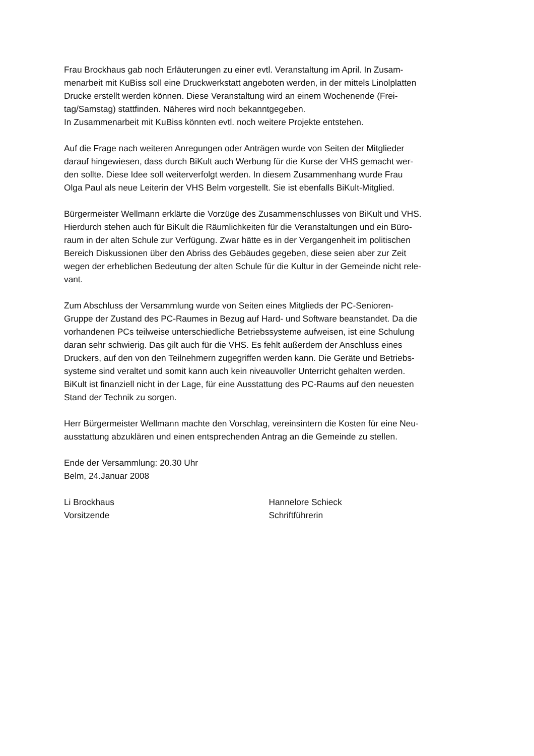Frau Brockhaus gab noch Erläuterungen zu einer evtl. Veranstaltung im April. In Zusam-
menarbeit mit KuBiss soll eine Druckwerkstatt angeboten werden, in der mittels Linolplatten
Drucke erstellt werden können. Diese Veranstaltung wird an einem Wochenende (Frei-
tag/Samstag) stattfinden. Näheres wird noch bekanntgegeben.
In Zusammenarbeit mit KuBiss könnten evtl. noch weitere Projekte entstehen.
Auf die Frage nach weiteren Anregungen oder Anträgen wurde von Seiten der Mitglieder
darauf hingewiesen, dass durch BiKult auch Werbung für die Kurse der VHS gemacht wer-
den sollte. Diese Idee soll weiterverfolgt werden. In diesem Zusammenhang wurde Frau
Olga Paul als neue Leiterin der VHS Belm vorgestellt. Sie ist ebenfalls BiKult-Mitglied.
Bürgermeister Wellmann erklärte die Vorzüge des Zusammenschlusses von BiKult und VHS.
Hierdurch stehen auch für BiKult die Räumlichkeiten für die Veranstaltungen und ein Büro-
raum in der alten Schule zur Verfügung. Zwar hätte es in der Vergangenheit im politischen
Bereich Diskussionen über den Abriss des Gebäudes gegeben, diese seien aber zur Zeit
wegen der erheblichen Bedeutung der alten Schule für die Kultur in der Gemeinde nicht rele-
vant.
Zum Abschluss der Versammlung wurde von Seiten eines Mitglieds der PC-Senioren-
Gruppe der Zustand des PC-Raumes in Bezug auf Hard- und Software beanstandet. Da die
vorhandenen PCs teilweise unterschiedliche Betriebssysteme aufweisen, ist eine Schulung
daran sehr schwierig. Das gilt auch für die VHS. Es fehlt außerdem der Anschluss eines
Druckers, auf den von den Teilnehmern zugegriffen werden kann. Die Geräte und Betriebs-
systeme sind veraltet und somit kann auch kein niveauvoller Unterricht gehalten werden.
BiKult ist finanziell nicht in der Lage, für eine Ausstattung des PC-Raums auf den neuesten
Stand der Technik zu sorgen.
Herr Bürgermeister Wellmann machte den Vorschlag, vereinsintern die Kosten für eine Neu-
ausstattung abzuklären und einen entsprechenden Antrag an die Gemeinde zu stellen.
Ende der Versammlung: 20.30 Uhr
Belm, 24.Januar 2008
Li Brockhaus
Vorsitzende
Hannelore Schieck
Schriftführerin